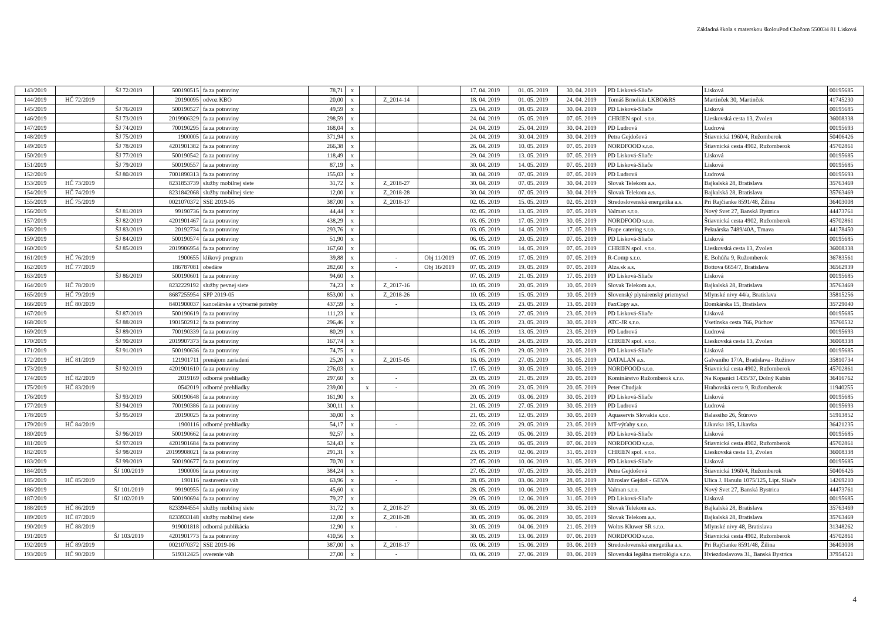Základná škola s materskou školouPod Chočom 550034 81 Lisková
| 143/2019 | | ŠJ 72/2019 | 500190515 | fa za potraviny | 78,71 | x | | | | 17. 04. 2019 | 01. 05. 2019 | 30. 04. 2019 | PD Lisková-Sliače | Lisková | 00195685 |
| 144/2019 | HČ 72/2019 | | 20190095 | odvoz KBO | 20,00 | x | | Z_2014-14 | | 18. 04. 2019 | 01. 05. 2019 | 24. 04. 2019 | Tomáš Brnoliak LKBO&RS | Martinček 30, Martinček | 41745230 |
| 145/2019 | | ŠJ 76/2019 | 500190527 | fa za potraviny | 49,59 | x | | | | 23. 04. 2019 | 08. 05. 2019 | 30. 04. 2019 | PD Lisková-Sliače | Lisková | 00195685 |
| 146/2019 | | ŠJ 73/2019 | 2019906329 | fa za potraviny | 298,59 | x | | | | 24. 04. 2019 | 05. 05. 2019 | 07. 05. 2019 | CHRIEN spol. s r.o. | Lieskovská cesta 13, Zvolen | 36008338 |
| 147/2019 | | ŠJ 74/2019 | 700190295 | fa za potraviny | 168,04 | x | | | | 24. 04. 2019 | 25. 04. 2019 | 30. 04. 2019 | PD Ludrová | Ludrová | 00195693 |
| 148/2019 | | ŠJ 75/2019 | 1900005 | fa za potraviny | 371,94 | x | | | | 24. 04. 2019 | 30. 04. 2019 | 30. 04. 2019 | Petra Gejdošová | Štiavnická 1960/4, Ružomberok | 50406426 |
| 149/2019 | | ŠJ 78/2019 | 4201901382 | fa za potraviny | 266,38 | x | | | | 26. 04. 2019 | 10. 05. 2019 | 07. 05. 2019 | NORDFOOD s.r.o. | Štiavnická cesta 4902, Ružomberok | 45702861 |
| 150/2019 | | ŠJ 77/2019 | 500190542 | fa za potraviny | 118,49 | x | | | | 29. 04. 2019 | 13. 05. 2019 | 07. 05. 2019 | PD Lisková-Sliače | Lisková | 00195685 |
| 151/2019 | | ŠJ 79/2019 | 500190557 | fa za potraviny | 87,19 | x | | | | 30. 04. 2019 | 14. 05. 2019 | 07. 05. 2019 | PD Lisková-Sliače | Lisková | 00195685 |
| 152/2019 | | ŠJ 80/2019 | 7001890313 | fa za potraviny | 155,03 | x | | | | 30. 04. 2019 | 07. 05. 2019 | 07. 05. 2019 | PD Ludrová | Ludrová | 00195693 |
| 153/2019 | HČ 73/2019 | | 8231853739 | služby mobilnej siete | 31,72 | x | | Z_2018-27 | | 30. 04. 2019 | 07. 05. 2019 | 30. 04. 2019 | Slovak Telekom a.s. | Bajkalská 28, Bratislava | 35763469 |
| 154/2019 | HČ 74/2019 | | 8231842068 | služby mobilnej siete | 12,00 | x | | Z_2018-28 | | 30. 04. 2019 | 07. 05. 2019 | 30. 04. 2019 | Slovak Telekom a.s. | Bajkalská 28, Bratislava | 35763469 |
| 155/2019 | HČ 75/2019 | | 0021070372 | SSE 2019-05 | 387,00 | x | | Z_2018-17 | | 02. 05. 2019 | 15. 05. 2019 | 02. 05. 2019 | Stredoslovenská energetika a.s. | Pri Rajčianke 8591/48, Žilina | 36403008 |
| 156/2019 | | ŠJ 81/2019 | 99190736 | fa za potraviny | 44,44 | x | | | | 02. 05. 2019 | 13. 05. 2019 | 07. 05. 2019 | Valman s.r.o. | Nový Svet 27, Banská Bystrica | 44473761 |
| 157/2019 | | ŠJ 82/2019 | 4201901467 | fa za potraviny | 438,29 | x | | | | 03. 05. 2019 | 17. 05. 2019 | 30. 05. 2019 | NORDFOOD s.r.o. | Štiavnická cesta 4902, Ružomberok | 45702861 |
| 158/2019 | | ŠJ 83/2019 | 20192734 | fa za potraviny | 293,76 | x | | | | 03. 05. 2019 | 14. 05. 2019 | 17. 05. 2019 | Frape catering s.r.o. | Pekuárska 7489/40A, Trnava | 44178450 |
| 159/2019 | | ŠJ 84/2019 | 500190574 | fa za potraviny | 51,90 | x | | | | 06. 05. 2019 | 20. 05. 2019 | 07. 05. 2019 | PD Lisková-Sliače | Lisková | 00195685 |
| 160/2019 | | ŠJ 85/2019 | 2019906954 | fa za potraviny | 167,60 | x | | | | 06. 05. 2019 | 14. 05. 2019 | 07. 05. 2019 | CHRIEN spol. s r.o. | Lieskovská cesta 13, Zvolen | 36008338 |
| 161/2019 | HČ 76/2019 | | 1900655 | klikový program | 39,88 | x | | - | Obj 11/2019 | 07. 05. 2019 | 17. 05. 2019 | 07. 05. 2019 | R-Comp s.r.o. | E. Bohúňa 9, Ružomberok | 36783561 |
| 162/2019 | HČ 77/2019 | | 186787081 | obedáre | 282,60 | x | | - | Obj 16/2019 | 07. 05. 2019 | 19. 05. 2019 | 07. 05. 2019 | Alza.sk a.s. | Bottova 6654/7, Bratislava | 36562939 |
| 163/2019 | | ŠJ 86/2019 | 500190601 | fa za potraviny | 94,60 | x | | | | 07. 05. 2019 | 21. 05. 2019 | 17. 05. 2019 | PD Lisková-Sliače | Lisková | 00195685 |
| 164/2019 | HČ 78/2019 | | 8232229192 | služby pevnej siete | 74,23 | x | | Z_2017-16 | | 10. 05. 2019 | 20. 05. 2019 | 10. 05. 2019 | Slovak Telekom a.s. | Bajkalská 28, Bratislava | 35763469 |
| 165/2019 | HČ 79/2019 | | 8687255954 | SPP 2019-05 | 853,00 | x | | Z_2018-26 | | 10. 05. 2019 | 15. 05. 2019 | 10. 05. 2019 | Slovenský plynárenský priemysel | Mlynské nivy 44/a, Bratislava | 35815256 |
| 166/2019 | HČ 80/2019 | | 8401900037 | kancelárske a výtvarné potreby | 437,59 | x | | - | | 13. 05. 2019 | 23. 05. 2019 | 13. 05. 2019 | FaxCopy a.s. | Domkárska 15, Bratislava | 35729040 |
| 167/2019 | | ŠJ 87/2019 | 500190619 | fa za potraviny | 111,23 | x | | | | 13. 05. 2019 | 27. 05. 2019 | 23. 05. 2019 | PD Lisková-Sliače | Lisková | 00195685 |
| 168/2019 | | ŠJ 88/2019 | 1901502912 | fa za potraviny | 296,46 | x | | | | 13. 05. 2019 | 23. 05. 2019 | 30. 05. 2019 | ATC-JR s.r.o. | Vsetínska cesta 766, Púchov | 35760532 |
| 169/2019 | | ŠJ 89/2019 | 700190339 | fa za potraviny | 80,29 | x | | | | 14. 05. 2019 | 13. 05. 2019 | 23. 05. 2019 | PD Ludrová | Ludrová | 00195693 |
| 170/2019 | | ŠJ 90/2019 | 2019907373 | fa za potraviny | 167,74 | x | | | | 14. 05. 2019 | 24. 05. 2019 | 30. 05. 2019 | CHRIEN spol. s r.o. | Lieskovská cesta 13, Zvolen | 36008338 |
| 171/2019 | | ŠJ 91/2019 | 500190636 | fa za potraviny | 74,75 | x | | | | 15. 05. 2019 | 29. 05. 2019 | 23. 05. 2019 | PD Lisková-Sliače | Lisková | 00195685 |
| 172/2019 | HČ 81/2019 | | 121901711 | prenájom zariadení | 25,20 | x | | Z_2015-05 | | 16. 05. 2019 | 27. 05. 2019 | 16. 05. 2019 | DATALAN a.s. | Galvaniho 17/A, Bratislava - Ružinov | 35810734 |
| 173/2019 | | ŠJ 92/2019 | 4201901610 | fa za potraviny | 276,03 | x | | | | 17. 05. 2019 | 30. 05. 2019 | 30. 05. 2019 | NORDFOOD s.r.o. | Štiavnická cesta 4902, Ružomberok | 45702861 |
| 174/2019 | HČ 82/2019 | | 2019169 | odborné prehliadky | 297,60 | x | | - | | 20. 05. 2019 | 21. 05. 2019 | 20. 05. 2019 | Kominárstvo Ružomberok s.r.o. | Na Kopanici 1435/37, Dolný Kubín | 36416762 |
| 175/2019 | HČ 83/2019 | | 0542019 | odborné prehliadky | 239,00 | | x | - | | 20. 05. 2019 | 23. 05. 2019 | 20. 05. 2019 | Peter Chudjak | Hrabovská cesta 9, Ružomberok | 11940255 |
| 176/2019 | | ŠJ 93/2019 | 500190648 | fa za potraviny | 161,90 | x | | | | 20. 05. 2019 | 03. 06. 2019 | 30. 05. 2019 | PD Lisková-Sliače | Lisková | 00195685 |
| 177/2019 | | ŠJ 94/2019 | 700190386 | fa za potraviny | 300,11 | x | | | | 21. 05. 2019 | 27. 05. 2019 | 30. 05. 2019 | PD Ludrová | Ludrová | 00195693 |
| 178/2019 | | ŠJ 95/2019 | 20190025 | fa za potraviny | 30,00 | x | | | | 21. 05. 2019 | 12. 05. 2019 | 30. 05. 2019 | Aquaservis Slovakia s.r.o. | Balassiho 26, Štúrovo | 51913852 |
| 179/2019 | HČ 84/2019 | | 1900116 | odborné prehliadky | 54,17 | x | | - | | 22. 05. 2019 | 29. 05. 2019 | 23. 05. 2019 | MT-výťahy s.r.o. | Likavka 185, Likavka | 36421235 |
| 180/2019 | | ŠJ 96/2019 | 500190662 | fa za potraviny | 92,57 | x | | | | 22. 05. 2019 | 05. 06. 2019 | 30. 05. 2019 | PD Lisková-Sliače | Lisková | 00195685 |
| 181/2019 | | ŠJ 97/2019 | 4201901684 | fa za potraviny | 524,43 | x | | | | 23. 05. 2019 | 06. 05. 2019 | 07. 06. 2019 | NORDFOOD s.r.o. | Štiavnická cesta 4902, Ružomberok | 45702861 |
| 182/2019 | | ŠJ 98/2019 | 20199908021 | fa za potraviny | 291,31 | x | | | | 23. 05. 2019 | 02. 06. 2019 | 31. 05. 2019 | CHRIEN spol. s r.o. | Lieskovská cesta 13, Zvolen | 36008338 |
| 183/2019 | | ŠJ 99/2019 | 500190677 | fa za potraviny | 70,70 | x | | | | 27. 05. 2019 | 10. 06. 2019 | 31. 05. 2019 | PD Lisková-Sliače | Lisková | 00195685 |
| 184/2019 | | ŠJ 100/2019 | 1900006 | fa za potraviny | 384,24 | x | | | | 27. 05. 2019 | 07. 05. 2019 | 30. 05. 2019 | Petra Gejdošová | Štiavnická 1960/4, Ružomberok | 50406426 |
| 185/2019 | HČ 85/2019 | | 190116 | nastavenie váh | 63,96 | x | | - | | 28. 05. 2019 | 03. 06. 2019 | 28. 05. 2019 | Miroslav Gejdoš - GEVA | Ulica J. Hanulu 1075/125, Lipt. Sliače | 14269210 |
| 186/2019 | | ŠJ 101/2019 | 99190955 | fa za potraviny | 45,60 | x | | | | 28. 05. 2019 | 10. 06. 2019 | 30. 05. 2019 | Valman s.r.o. | Nový Svet 27, Banská Bystrica | 44473761 |
| 187/2019 | | ŠJ 102/2019 | 500190694 | fa za potraviny | 79,27 | x | | | | 29. 05. 2019 | 12. 06. 2019 | 31. 05. 2019 | PD Lisková-Sliače | Lisková | 00195685 |
| 188/2019 | HČ 86/2019 | | 8233944554 | služby mobilnej siete | 31,72 | x | | Z_2018-27 | | 30. 05. 2019 | 06. 06. 2019 | 30. 05. 2019 | Slovak Telekom a.s. | Bajkalská 28, Bratislava | 35763469 |
| 189/2019 | HČ 87/2019 | | 8233933148 | služby mobilnej siete | 12,00 | x | | Z_2018-28 | | 30. 05. 2019 | 06. 06. 2019 | 30. 05. 2019 | Slovak Telekom a.s. | Bajkalská 28, Bratislava | 35763469 |
| 190/2019 | HČ 88/2019 | | 919001818 | odborná publikácia | 12,90 | x | | - | | 30. 05. 2019 | 04. 06. 2019 | 21. 05. 2019 | Woltrs Kluwer SR s.r.o. | Mlynské nivy 48, Bratislava | 31348262 |
| 191/2019 | | ŠJ 103/2019 | 4201901773 | fa za potraviny | 410,56 | x | | | | 30. 05. 2019 | 13. 06. 2019 | 07. 06. 2019 | NORDFOOD s.r.o. | Štiavnická cesta 4902, Ružomberok | 45702861 |
| 192/2019 | HČ 89/2019 | | 0021070372 | SSE 2019-06 | 387,00 | x | | Z_2018-17 | | 03. 06. 2019 | 15. 06. 2019 | 03. 06. 2019 | Stredoslovenská energetika a.s. | Pri Rajčianke 8591/48, Žilina | 36403008 |
| 193/2019 | HČ 90/2019 | | 519312425 | overenie váh | 27,00 | x | | - | | 03. 06. 2019 | 27. 06. 2019 | 03. 06. 2019 | Slovenská legálna metrológia s.r.o. | Hviezdoslavova 31, Banská Bystrica | 37954521 |
4